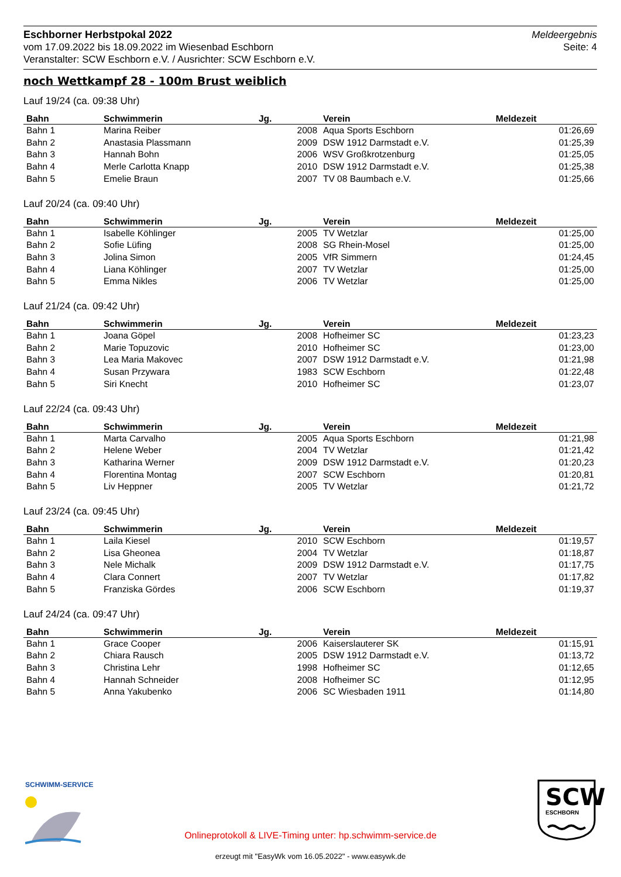Eschborner Herbstpokal 2022
vom 17.09.2022 bis 18.09.2022 im Wiesenbad Eschborn
Veranstalter: SCW Eschborn e.V. / Ausrichter: SCW Eschborn e.V.
Meldeergebnis
Seite: 4
noch Wettkampf 28 - 100m Brust weiblich
Lauf 19/24 (ca. 09:38 Uhr)
| Bahn | Schwimmerin | Jg. | Verein | Meldezeit |
| --- | --- | --- | --- | --- |
| Bahn 1 | Marina Reiber | 2008 | Aqua Sports Eschborn | 01:26,69 |
| Bahn 2 | Anastasia Plassmann | 2009 | DSW 1912 Darmstadt e.V. | 01:25,39 |
| Bahn 3 | Hannah Bohn | 2006 | WSV Großkrotzenburg | 01:25,05 |
| Bahn 4 | Merle Carlotta Knapp | 2010 | DSW 1912 Darmstadt e.V. | 01:25,38 |
| Bahn 5 | Emelie Braun | 2007 | TV 08 Baumbach e.V. | 01:25,66 |
Lauf 20/24 (ca. 09:40 Uhr)
| Bahn | Schwimmerin | Jg. | Verein | Meldezeit |
| --- | --- | --- | --- | --- |
| Bahn 1 | Isabelle Köhlinger | 2005 | TV Wetzlar | 01:25,00 |
| Bahn 2 | Sofie Lüfing | 2008 | SG Rhein-Mosel | 01:25,00 |
| Bahn 3 | Jolina Simon | 2005 | VfR Simmern | 01:24,45 |
| Bahn 4 | Liana Köhlinger | 2007 | TV Wetzlar | 01:25,00 |
| Bahn 5 | Emma Nikles | 2006 | TV Wetzlar | 01:25,00 |
Lauf 21/24 (ca. 09:42 Uhr)
| Bahn | Schwimmerin | Jg. | Verein | Meldezeit |
| --- | --- | --- | --- | --- |
| Bahn 1 | Joana Göpel | 2008 | Hofheimer SC | 01:23,23 |
| Bahn 2 | Marie Topuzovic | 2010 | Hofheimer SC | 01:23,00 |
| Bahn 3 | Lea Maria Makovec | 2007 | DSW 1912 Darmstadt e.V. | 01:21,98 |
| Bahn 4 | Susan Przywara | 1983 | SCW Eschborn | 01:22,48 |
| Bahn 5 | Siri Knecht | 2010 | Hofheimer SC | 01:23,07 |
Lauf 22/24 (ca. 09:43 Uhr)
| Bahn | Schwimmerin | Jg. | Verein | Meldezeit |
| --- | --- | --- | --- | --- |
| Bahn 1 | Marta Carvalho | 2005 | Aqua Sports Eschborn | 01:21,98 |
| Bahn 2 | Helene Weber | 2004 | TV Wetzlar | 01:21,42 |
| Bahn 3 | Katharina Werner | 2009 | DSW 1912 Darmstadt e.V. | 01:20,23 |
| Bahn 4 | Florentina Montag | 2007 | SCW Eschborn | 01:20,81 |
| Bahn 5 | Liv Heppner | 2005 | TV Wetzlar | 01:21,72 |
Lauf 23/24 (ca. 09:45 Uhr)
| Bahn | Schwimmerin | Jg. | Verein | Meldezeit |
| --- | --- | --- | --- | --- |
| Bahn 1 | Laila Kiesel | 2010 | SCW Eschborn | 01:19,57 |
| Bahn 2 | Lisa Gheonea | 2004 | TV Wetzlar | 01:18,87 |
| Bahn 3 | Nele Michalk | 2009 | DSW 1912 Darmstadt e.V. | 01:17,75 |
| Bahn 4 | Clara Connert | 2007 | TV Wetzlar | 01:17,82 |
| Bahn 5 | Franziska Gördes | 2006 | SCW Eschborn | 01:19,37 |
Lauf 24/24 (ca. 09:47 Uhr)
| Bahn | Schwimmerin | Jg. | Verein | Meldezeit |
| --- | --- | --- | --- | --- |
| Bahn 1 | Grace Cooper | 2006 | Kaiserslauterer SK | 01:15,91 |
| Bahn 2 | Chiara Rausch | 2005 | DSW 1912 Darmstadt e.V. | 01:13,72 |
| Bahn 3 | Christina Lehr | 1998 | Hofheimer SC | 01:12,65 |
| Bahn 4 | Hannah Schneider | 2008 | Hofheimer SC | 01:12,95 |
| Bahn 5 | Anna Yakubenko | 2006 | SC Wiesbaden 1911 | 01:14,80 |
SCHWIMM-SERVICE SCW
ESCHBORN
Onlineprotokoll & LIVE-Timing unter: hp.schwimm-service.de
erzeugt mit "EasyWk vom 16.05.2022" - www.easywk.de